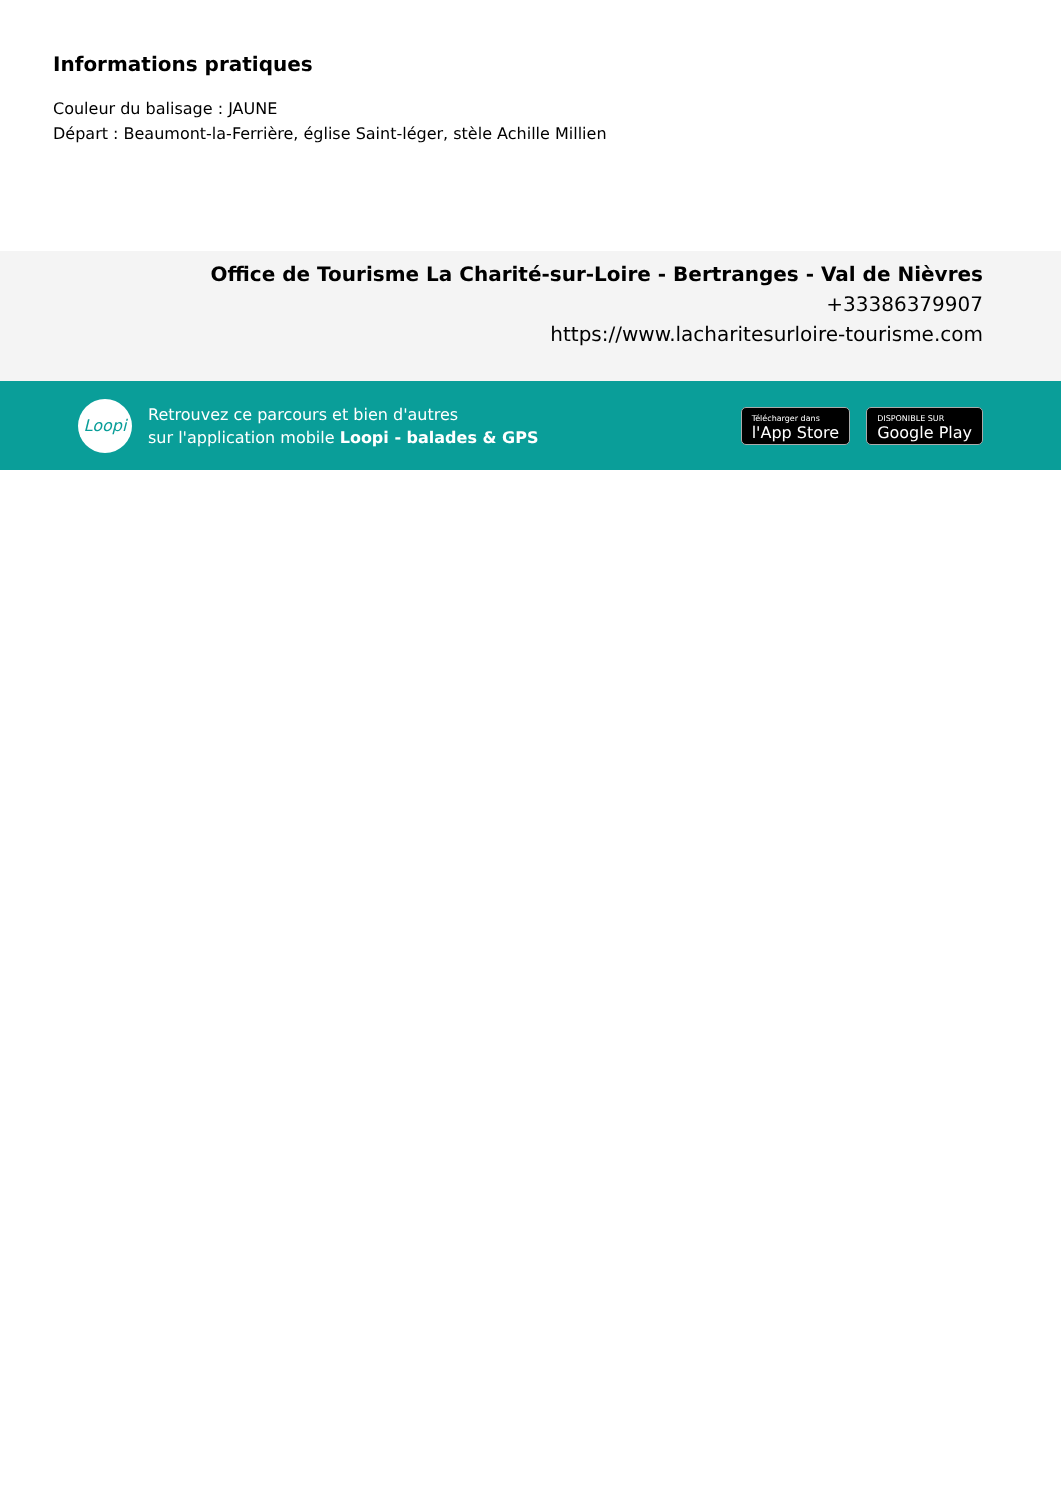Informations pratiques
Couleur du balisage : JAUNE
Départ : Beaumont-la-Ferrière, église Saint-léger, stèle Achille Millien
Office de Tourisme La Charité-sur-Loire - Bertranges - Val de Nièvres
+33386379907
https://www.lacharitesurloire-tourisme.com
Loopi
Retrouvez ce parcours et bien d'autres
sur l'application mobile Loopi - balades & GPS
Télécharger dans
l'App Store
DISPONIBLE SUR
Google Play